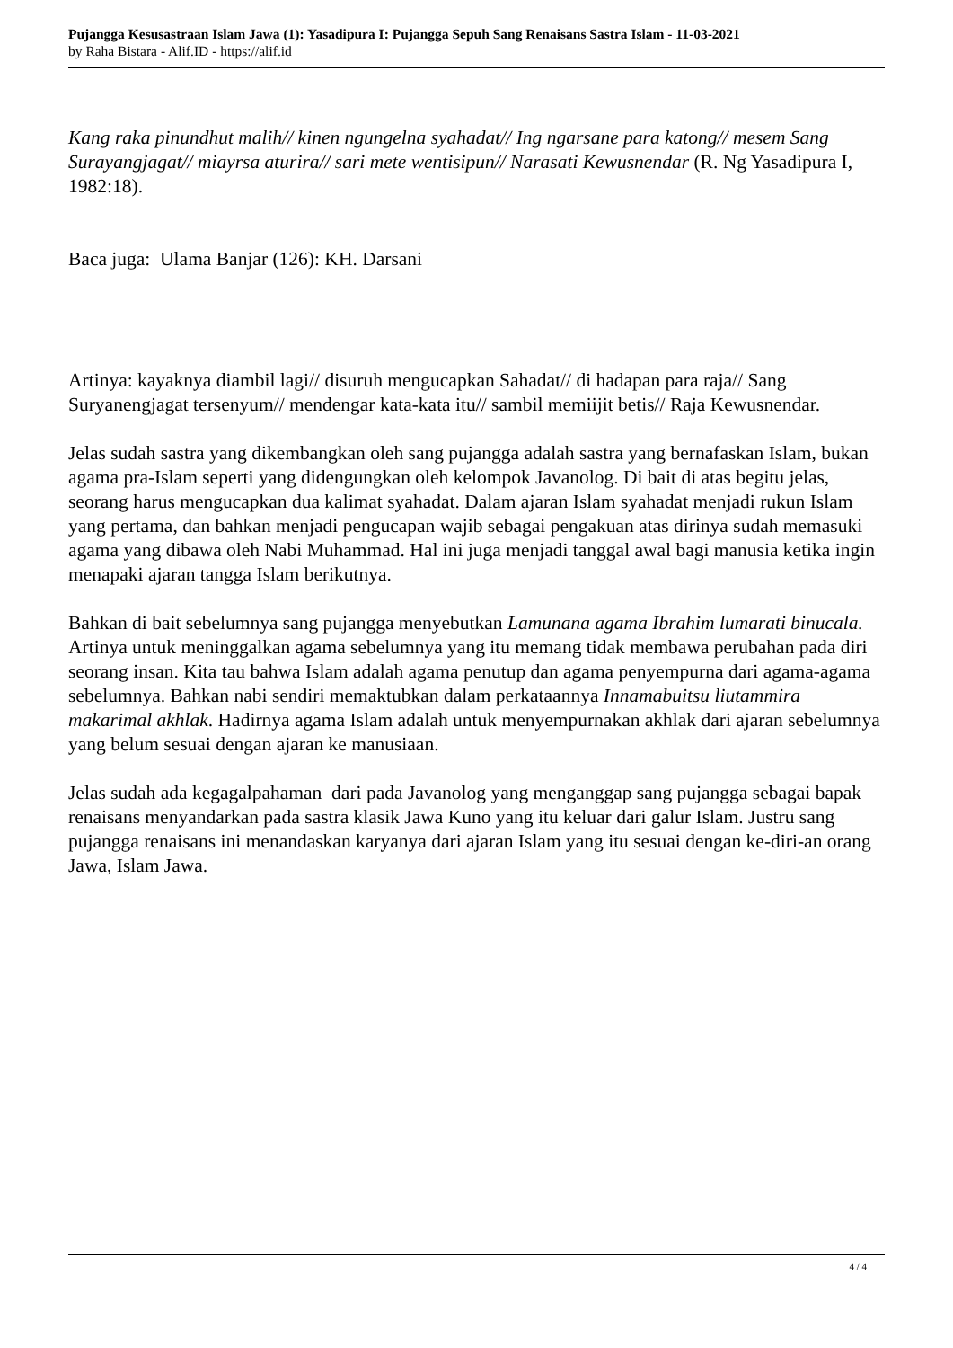Pujangga Kesusastraan Islam Jawa (1): Yasadipura I: Pujangga Sepuh Sang Renaisans Sastra Islam - 11-03-2021
by Raha Bistara - Alif.ID - https://alif.id
Kang raka pinundhut malih// kinen ngungelna syahadat// Ing ngarsane para katong// mesem Sang Surayangjagat// miayrsa aturira// sari mete wentisipun// Narasati Kewusnendar (R. Ng Yasadipura I, 1982:18).
Baca juga: Ulama Banjar (126): KH. Darsani
Artinya: kayaknya diambil lagi// disuruh mengucapkan Sahadat// di hadapan para raja// Sang Suryanengjagat tersenyum// mendengar kata-kata itu// sambil memiijit betis// Raja Kewusnendar.
Jelas sudah sastra yang dikembangkan oleh sang pujangga adalah sastra yang bernafaskan Islam, bukan agama pra-Islam seperti yang didengungkan oleh kelompok Javanolog. Di bait di atas begitu jelas, seorang harus mengucapkan dua kalimat syahadat. Dalam ajaran Islam syahadat menjadi rukun Islam yang pertama, dan bahkan menjadi pengucapan wajib sebagai pengakuan atas dirinya sudah memasuki agama yang dibawa oleh Nabi Muhammad. Hal ini juga menjadi tanggal awal bagi manusia ketika ingin menapaki ajaran tangga Islam berikutnya.
Bahkan di bait sebelumnya sang pujangga menyebutkan Lamunana agama Ibrahim lumarati binucala. Artinya untuk meninggalkan agama sebelumnya yang itu memang tidak membawa perubahan pada diri seorang insan. Kita tau bahwa Islam adalah agama penutup dan agama penyempurna dari agama-agama sebelumnya. Bahkan nabi sendiri memaktubkan dalam perkataannya Innamabuitsu liutammira makarimal akhlak. Hadirnya agama Islam adalah untuk menyempurnakan akhlak dari ajaran sebelumnya yang belum sesuai dengan ajaran ke manusiaan.
Jelas sudah ada kegagalpahaman dari pada Javanolog yang menganggap sang pujangga sebagai bapak renaisans menyandarkan pada sastra klasik Jawa Kuno yang itu keluar dari galur Islam. Justru sang pujangga renaisans ini menandaskan karyanya dari ajaran Islam yang itu sesuai dengan ke-diri-an orang Jawa, Islam Jawa.
4 / 4